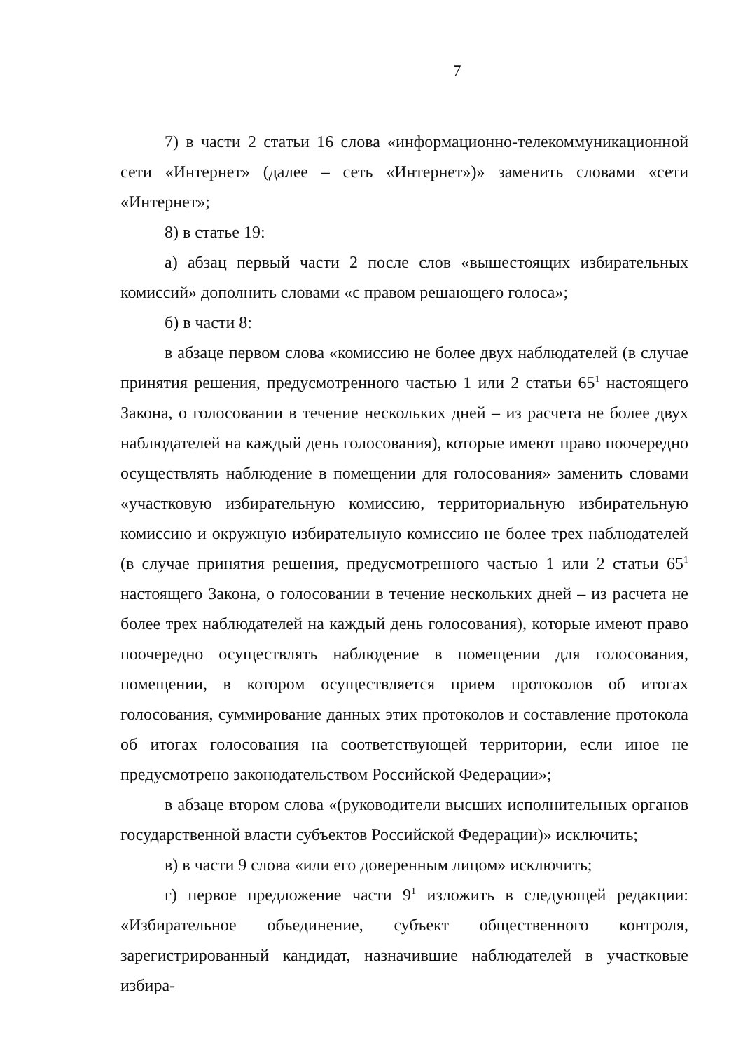7
7) в части 2 статьи 16 слова «информационно-телекоммуникационной сети «Интернет» (далее – сеть «Интернет»)» заменить словами «сети «Интернет»;
8) в статье 19:
а) абзац первый части 2 после слов «вышестоящих избирательных комиссий» дополнить словами «с правом решающего голоса»;
б) в части 8:
в абзаце первом слова «комиссию не более двух наблюдателей (в случае принятия решения, предусмотренного частью 1 или 2 статьи 65<sup>1</sup> настоящего Закона, о голосовании в течение нескольких дней – из расчета не более двух наблюдателей на каждый день голосования), которые имеют право поочередно осуществлять наблюдение в помещении для голосования» заменить словами «участковую избирательную комиссию, территориальную избирательную комиссию и окружную избирательную комиссию не более трех наблюдателей (в случае принятия решения, предусмотренного частью 1 или 2 статьи 65<sup>1</sup> настоящего Закона, о голосовании в течение нескольких дней – из расчета не более трех наблюдателей на каждый день голосования), которые имеют право поочередно осуществлять наблюдение в помещении для голосования, помещении, в котором осуществляется прием протоколов об итогах голосования, суммирование данных этих протоколов и составление протокола об итогах голосования на соответствующей территории, если иное не предусмотрено законодательством Российской Федерации»;
в абзаце втором слова «(руководители высших исполнительных органов государственной власти субъектов Российской Федерации)» исключить;
в) в части 9 слова «или его доверенным лицом» исключить;
г) первое предложение части 9<sup>1</sup> изложить в следующей редакции: «Избирательное объединение, субъект общественного контроля, зарегистрированный кандидат, назначившие наблюдателей в участковые избира-